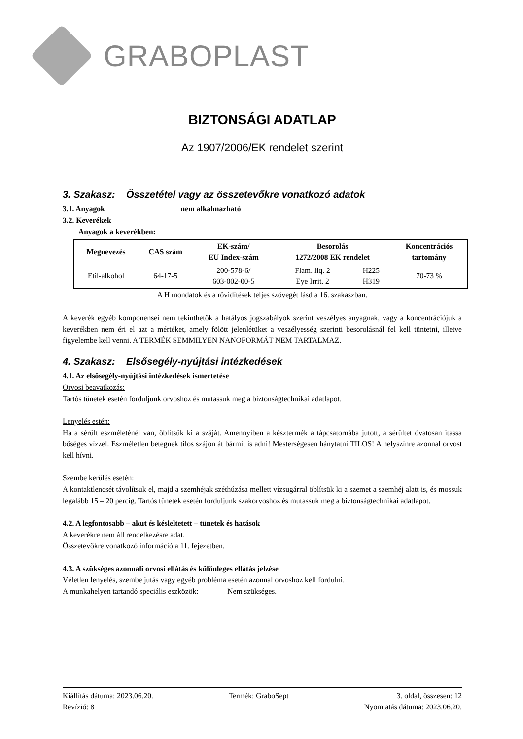GRABOPLAST
BIZTONSÁGI ADATLAP
Az 1907/2006/EK rendelet szerint
3. Szakasz: Összetétel vagy az összetevőkre vonatkozó adatok
3.1. Anyagok nem alkalmazható
3.2. Keverékek
Anyagok a keverékben:
| Megnevezés | CAS szám | EK-szám/ EU Index-szám | Besorolás 1272/2008 EK rendelet | | Koncentrációs tartomány |
| --- | --- | --- | --- | --- | --- |
| Etil-alkohol | 64-17-5 | 200-578-6/ 603-002-00-5 | Flam. liq. 2 Eye Irrit. 2 | H225 H319 | 70-73 % |
A H mondatok és a rövidítések teljes szövegét lásd a 16. szakaszban.
A keverék egyéb komponensei nem tekinthetők a hatályos jogszabályok szerint veszélyes anyagnak, vagy a koncentrációjuk a keverékben nem éri el azt a mértéket, amely fölött jelenlétüket a veszélyesség szerinti besorolásnál fel kell tüntetni, illetve figyelembe kell venni. A TERMÉK SEMMILYEN NANOFORMÁT NEM TARTALMAZ.
4. Szakasz: Elsősegély-nyújtási intézkedések
4.1. Az elsősegély-nyújtási intézkedések ismertetése
Orvosi beavatkozás:
Tartós tünetek esetén forduljunk orvoshoz és mutassuk meg a biztonságtechnikai adatlapot.
Lenyelés estén:
Ha a sérült eszméleténél van, öblítsük ki a száját. Amennyiben a késztermék a tápcsatornába jutott, a sérültet óvatosan itassa bőséges vízzel. Eszméletlen betegnek tilos szájon át bármit is adni! Mesterségesen hánytatni TILOS! A helyszínre azonnal orvost kell hívni.
Szembe kerülés esetén:
A kontaktlencsét távolítsuk el, majd a szemhéjak széthúzása mellett vízsugárral öblítsük ki a szemet a szemhéj alatt is, és mossuk legalább 15 – 20 percig. Tartós tünetek esetén forduljunk szakorvoshoz és mutassuk meg a biztonságtechnikai adatlapot.
4.2. A legfontosabb – akut és késleltetett – tünetek és hatások
A keverékre nem áll rendelkezésre adat.
Összetevőkre vonatkozó információ a 11. fejezetben.
4.3. A szükséges azonnali orvosi ellátás és különleges ellátás jelzése
Véletlen lenyelés, szembe jutás vagy egyéb probléma esetén azonnal orvoshoz kell fordulni.
A munkahelyen tartandó speciális eszközök: Nem szükséges.
Kiállítás dátuma: 2023.06.20.
Revízió: 8
Termék: GraboSept 3. oldal, összesen: 12
Nyomtatás dátuma: 2023.06.20.